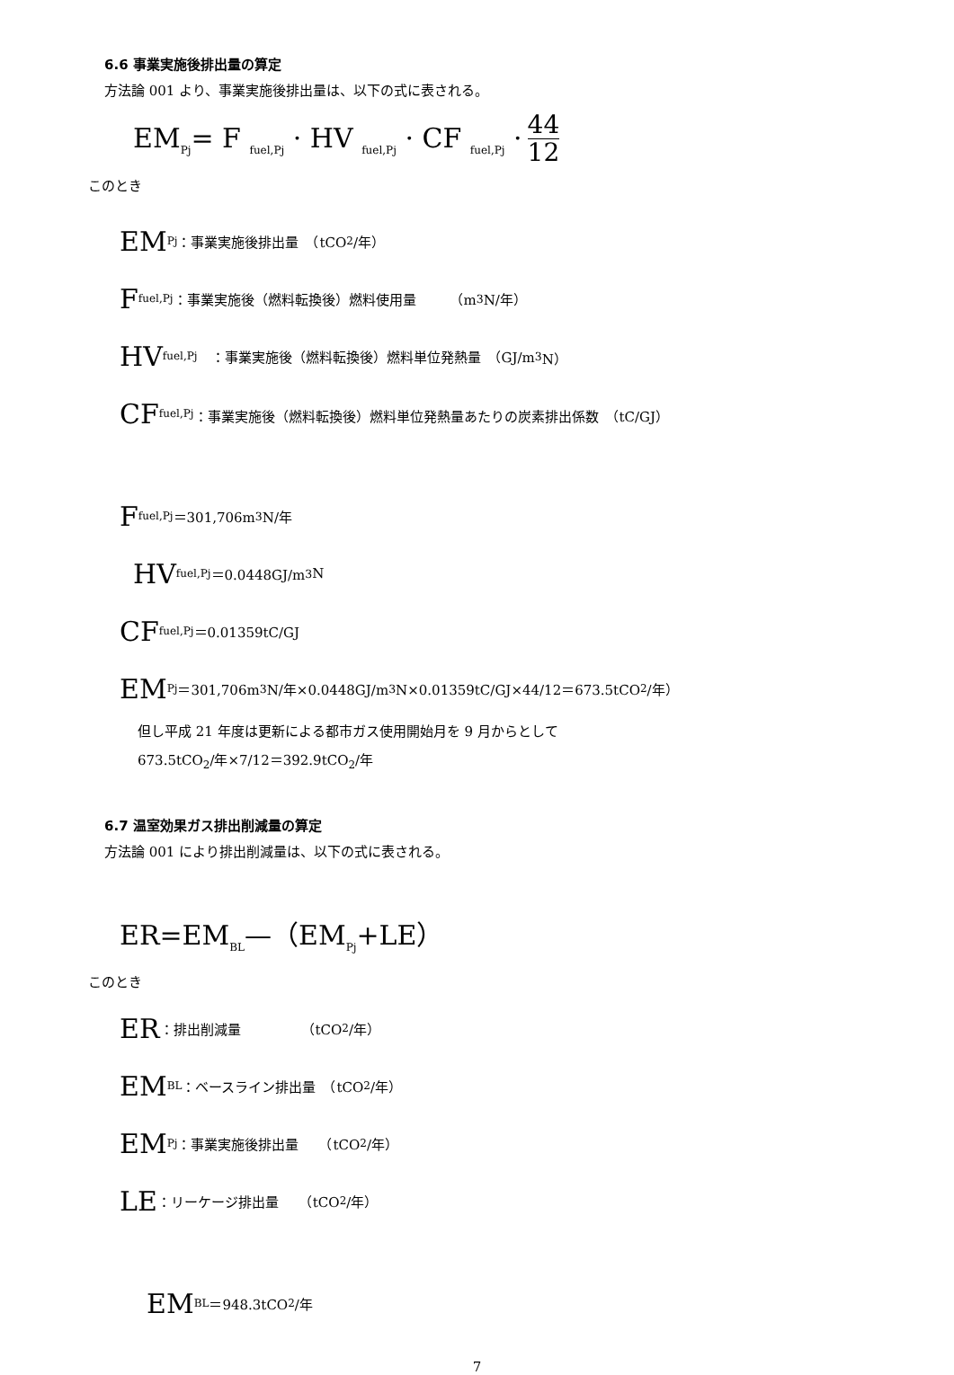6.6 事業実施後排出量の算定
方法論 001 より、事業実施後排出量は、以下の式に表される。
EM<sub>Pj</sub>= F <sub>fuel,Pj</sub> · HV <sub>fuel,Pj</sub> · CF <sub>fuel,Pj</sub> · 44 12
このとき
EM<sub>Pj</sub>：事業実施後排出量　（tCO<sub>2</sub>/年）
F <sub>fuel,Pj</sub>：事業実施後（燃料転換後）燃料使用量　　　（m<sup>3</sup>N/年）
HV<sub>fuel,Pj</sub>　：事業実施後（燃料転換後）燃料単位発熱量　（GJ/m<sup>3</sup>N）
CF <sub>fuel,Pj</sub>：事業実施後（燃料転換後）燃料単位発熱量あたりの炭素排出係数　（tC/GJ）
F <sub>fuel,Pj</sub>＝301,706m<sup>3</sup>N/年
HV<sub>fuel,Pj</sub>＝0.0448GJ/m<sup>3</sup>N
CF <sub>fuel,Pj</sub>＝0.01359tC/GJ
EM<sub>Pj</sub>＝301,706m<sup>3</sup>N/年×0.0448GJ/m<sup>3</sup>N×0.01359tC/GJ×44/12＝673.5tCO<sub>2</sub>/年）
但し平成 21 年度は更新による都市ガス使用開始月を 9 月からとして
673.5tCO<sub>2</sub>/年×7/12＝392.9tCO<sub>2</sub>/年
6.7 温室効果ガス排出削減量の算定
方法論 001 により排出削減量は、以下の式に表される。
ER=EM<sub>BL</sub>—（EM<sub>Pj</sub>+LE）
このとき
ER ：排出削減量　　　　　（tCO<sub>2</sub>/年）
EM<sub>BL</sub>：ベースライン排出量　（tCO<sub>2</sub>/年）
EM<sub>Pj</sub>：事業実施後排出量　　（tCO<sub>2</sub>/年）
LE ：リーケージ排出量　　（tCO<sub>2</sub>/年）
EM<sub>BL</sub>＝948.3tCO<sub>2</sub>/年
7